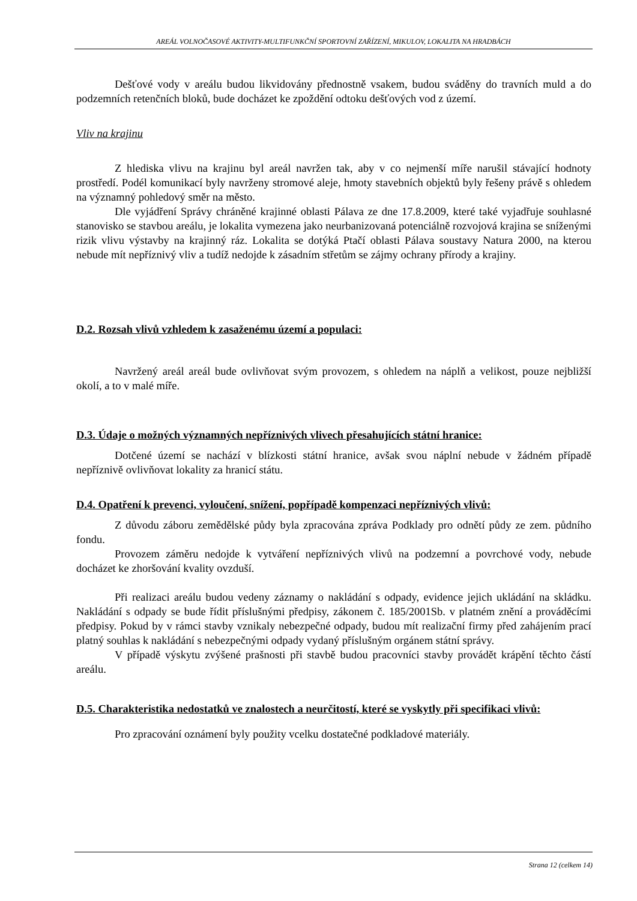AREÁL VOLNOČASOVÉ AKTIVITY-MULTIFUNKČNÍ SPORTOVNÍ ZAŘÍZENÍ, MIKULOV, LOKALITA NA HRADBÁCH
Dešťové vody v areálu budou likvidovány přednostně vsakem, budou sváděny do travních muld a do podzemních retenčních bloků, bude docházet ke zpoždění odtoku dešťových vod z území.
Vliv na krajinu
Z hlediska vlivu na krajinu byl areál navržen tak, aby v co nejmenší míře narušil stávající hodnoty prostředí. Podél komunikací byly navrženy stromové aleje, hmoty stavebních objektů byly řešeny právě s ohledem na významný pohledový směr na město.
Dle vyjádření Správy chráněné krajinné oblasti Pálava ze dne 17.8.2009, které také vyjadřuje souhlasné stanovisko se stavbou areálu, je lokalita vymezena jako neurbanizovaná potenciálně rozvojová krajina se sníženými rizik vlivu výstavby na krajinný ráz. Lokalita se dotýká Ptačí oblasti Pálava soustavy Natura 2000, na kterou nebude mít nepříznivý vliv a tudíž nedojde k zásadním střetům se zájmy ochrany přírody a krajiny.
D.2. Rozsah vlivů vzhledem k zasaženému území a populaci:
Navržený areál areál bude ovlivňovat svým provozem, s ohledem na náplň a velikost, pouze nejbližší okolí, a to v malé míře.
D.3. Údaje o možných významných nepříznivých vlivech přesahujících státní hranice:
Dotčené území se nachází v blízkosti státní hranice, avšak svou náplní nebude v žádném případě nepříznivě ovlivňovat lokality za hranicí státu.
D.4. Opatření k prevenci, vyloučení, snížení, popřípadě kompenzaci nepříznivých vlivů:
Z důvodu záboru zemědělské půdy byla zpracována zpráva Podklady pro odnětí půdy ze zem. půdního fondu.
Provozem záměru nedojde k vytváření nepříznivých vlivů na podzemní a povrchové vody, nebude docházet ke zhoršování kvality ovzduší.
Při realizaci areálu budou vedeny záznamy o nakládání s odpady, evidence jejich ukládání na skládku. Nakládání s odpady se bude řídit příslušnými předpisy, zákonem č. 185/2001Sb. v platném znění a prováděcími předpisy. Pokud by v rámci stavby vznikaly nebezpečné odpady, budou mít realizační firmy před zahájením prací platný souhlas k nakládání s nebezpečnými odpady vydaný příslušným orgánem státní správy.
V případě výskytu zvýšené prašnosti při stavbě budou pracovníci stavby provádět krápění těchto částí areálu.
D.5. Charakteristika nedostatků ve znalostech a neurčitostí, které se vyskytly při specifikaci vlivů:
Pro zpracování oznámení byly použity vcelku dostatečné podkladové materiály.
Strana 12 (celkem 14)